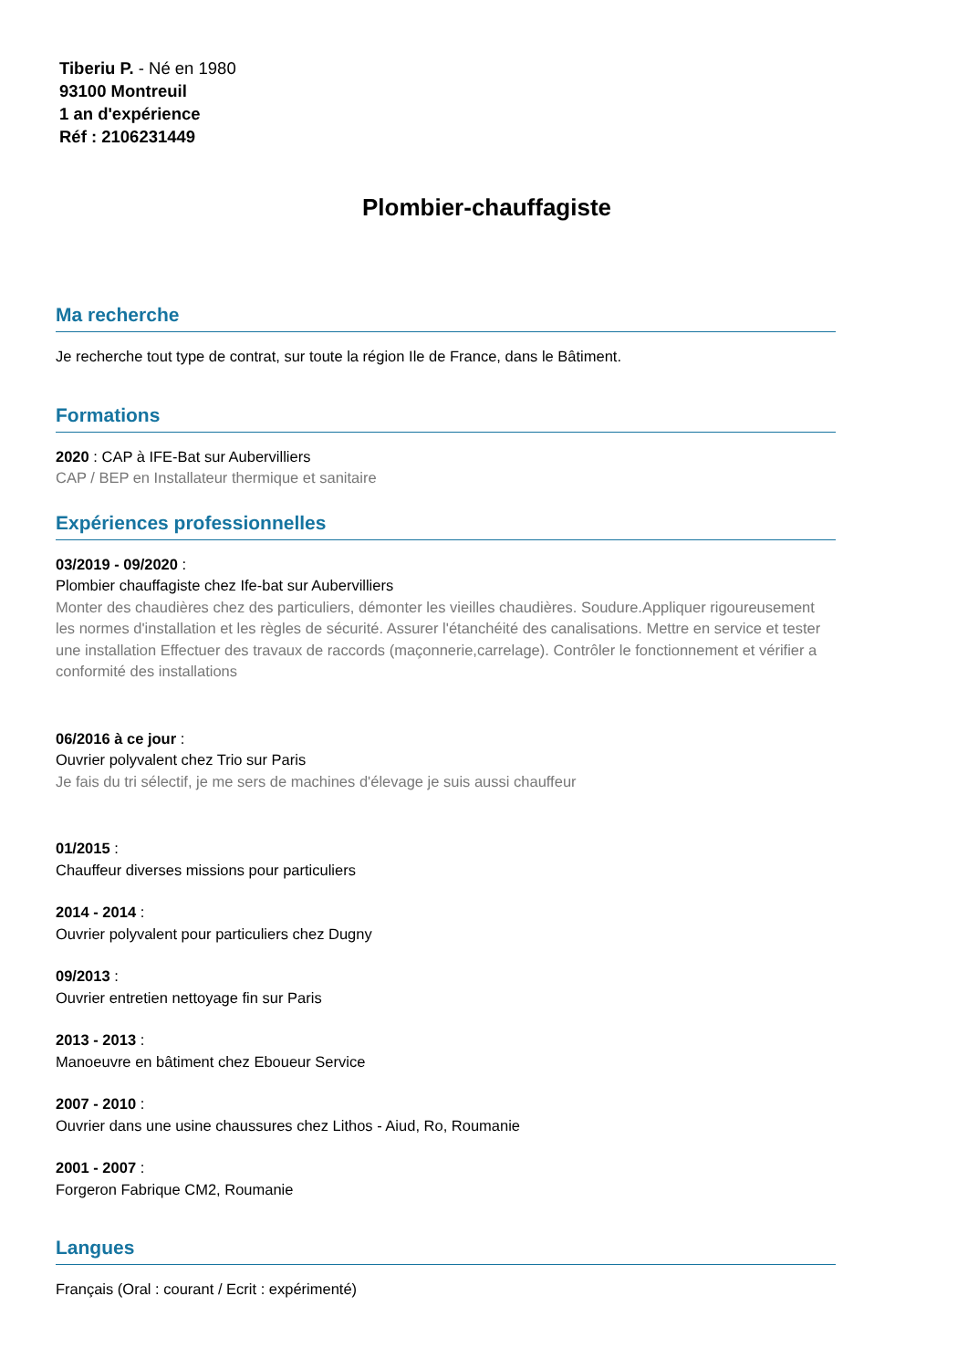Tiberiu P. - Né en 1980
93100 Montreuil
1 an d'expérience
Réf : 2106231449
Plombier-chauffagiste
Ma recherche
Je recherche tout type de contrat, sur toute la région Ile de France, dans le Bâtiment.
Formations
2020 : CAP à IFE-Bat sur Aubervilliers
CAP / BEP en Installateur thermique et sanitaire
Expériences professionnelles
03/2019 - 09/2020 :
Plombier chauffagiste chez Ife-bat sur Aubervilliers
Monter des chaudières chez des particuliers, démonter les vieilles chaudières. Soudure.Appliquer rigoureusement les normes d'installation et les règles de sécurité. Assurer l'étanchéité des canalisations. Mettre en service et tester une installation Effectuer des travaux de raccords (maçonnerie,carrelage). Contrôler le fonctionnement et vérifier a conformité des installations
06/2016 à ce jour :
Ouvrier polyvalent chez Trio sur Paris
Je fais du tri sélectif, je me sers de machines d'élevage je suis aussi chauffeur
01/2015 :
Chauffeur diverses missions pour particuliers
2014 - 2014 :
Ouvrier polyvalent pour particuliers chez Dugny
09/2013 :
Ouvrier entretien nettoyage fin sur Paris
2013 - 2013 :
Manoeuvre en bâtiment chez Eboueur Service
2007 - 2010 :
Ouvrier dans une usine chaussures chez Lithos - Aiud, Ro, Roumanie
2001 - 2007 :
Forgeron Fabrique CM2, Roumanie
Langues
Français (Oral : courant / Ecrit : expérimenté)